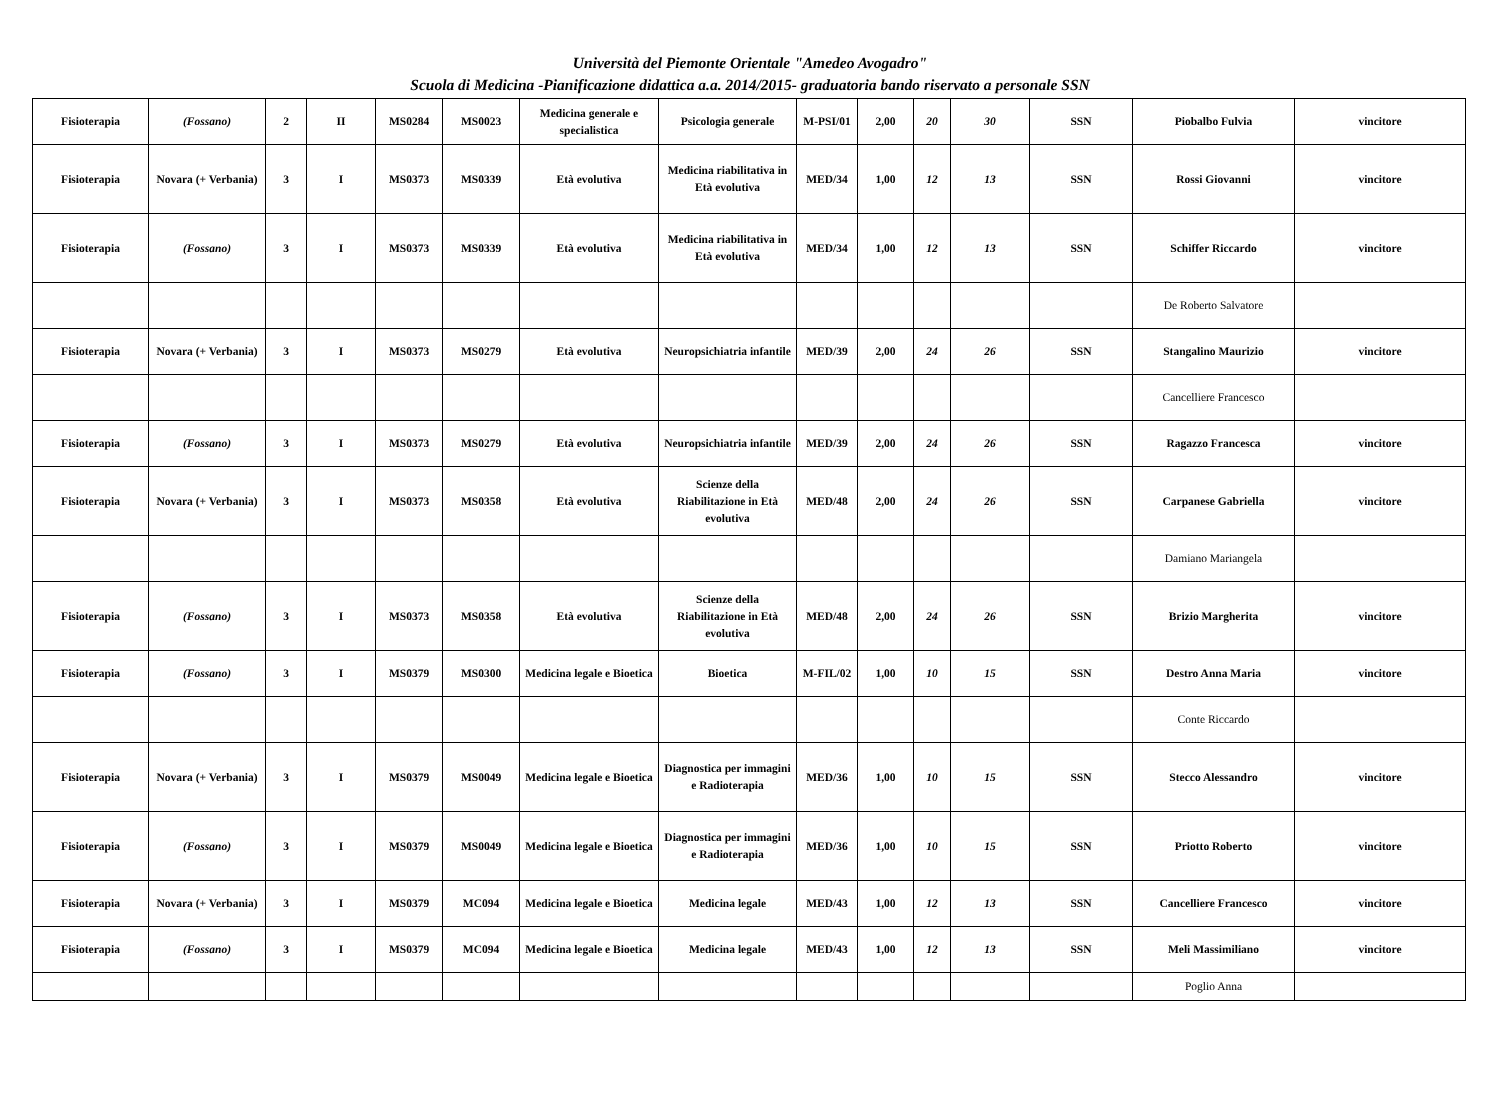Università del Piemonte Orientale "Amedeo Avogadro"
Scuola di Medicina -Pianificazione didattica a.a. 2014/2015- graduatoria bando riservato a personale SSN
| Fisioterapia | (Fossano) | 2 | II | MS0284 | MS0023 | Medicina generale e specialistica | Psicologia generale | M-PSI/01 | 2,00 | 20 | 30 | SSN | Piobalbo Fulvia | vincitore |
| Fisioterapia | Novara (+ Verbania) | 3 | I | MS0373 | MS0339 | Età evolutiva | Medicina riabilitativa in Età evolutiva | MED/34 | 1,00 | 12 | 13 | SSN | Rossi Giovanni | vincitore |
| Fisioterapia | (Fossano) | 3 | I | MS0373 | MS0339 | Età evolutiva | Medicina riabilitativa in Età evolutiva | MED/34 | 1,00 | 12 | 13 | SSN | Schiffer Riccardo | vincitore |
| | | | | | | | | | | | | | De Roberto Salvatore | |
| Fisioterapia | Novara (+ Verbania) | 3 | I | MS0373 | MS0279 | Età evolutiva | Neuropsichiatria infantile | MED/39 | 2,00 | 24 | 26 | SSN | Stangalino Maurizio | vincitore |
| | | | | | | | | | | | | | Cancelliere Francesco | |
| Fisioterapia | (Fossano) | 3 | I | MS0373 | MS0279 | Età evolutiva | Neuropsichiatria infantile | MED/39 | 2,00 | 24 | 26 | SSN | Ragazzo Francesca | vincitore |
| Fisioterapia | Novara (+ Verbania) | 3 | I | MS0373 | MS0358 | Età evolutiva | Scienze della Riabilitazione in Età evolutiva | MED/48 | 2,00 | 24 | 26 | SSN | Carpanese Gabriella | vincitore |
| | | | | | | | | | | | | | Damiano Mariangela | |
| Fisioterapia | (Fossano) | 3 | I | MS0373 | MS0358 | Età evolutiva | Scienze della Riabilitazione in Età evolutiva | MED/48 | 2,00 | 24 | 26 | SSN | Brizio Margherita | vincitore |
| Fisioterapia | (Fossano) | 3 | I | MS0379 | MS0300 | Medicina legale e Bioetica | Bioetica | M-FIL/02 | 1,00 | 10 | 15 | SSN | Destro Anna Maria | vincitore |
| | | | | | | | | | | | | | Conte Riccardo | |
| Fisioterapia | Novara (+ Verbania) | 3 | I | MS0379 | MS0049 | Medicina legale e Bioetica | Diagnostica per immagini e Radioterapia | MED/36 | 1,00 | 10 | 15 | SSN | Stecco Alessandro | vincitore |
| Fisioterapia | (Fossano) | 3 | I | MS0379 | MS0049 | Medicina legale e Bioetica | Diagnostica per immagini e Radioterapia | MED/36 | 1,00 | 10 | 15 | SSN | Priotto Roberto | vincitore |
| Fisioterapia | Novara (+ Verbania) | 3 | I | MS0379 | MC094 | Medicina legale e Bioetica | Medicina legale | MED/43 | 1,00 | 12 | 13 | SSN | Cancelliere Francesco | vincitore |
| Fisioterapia | (Fossano) | 3 | I | MS0379 | MC094 | Medicina legale e Bioetica | Medicina legale | MED/43 | 1,00 | 12 | 13 | SSN | Meli Massimiliano | vincitore |
| | | | | | | | | | | | | | Poglio Anna | |